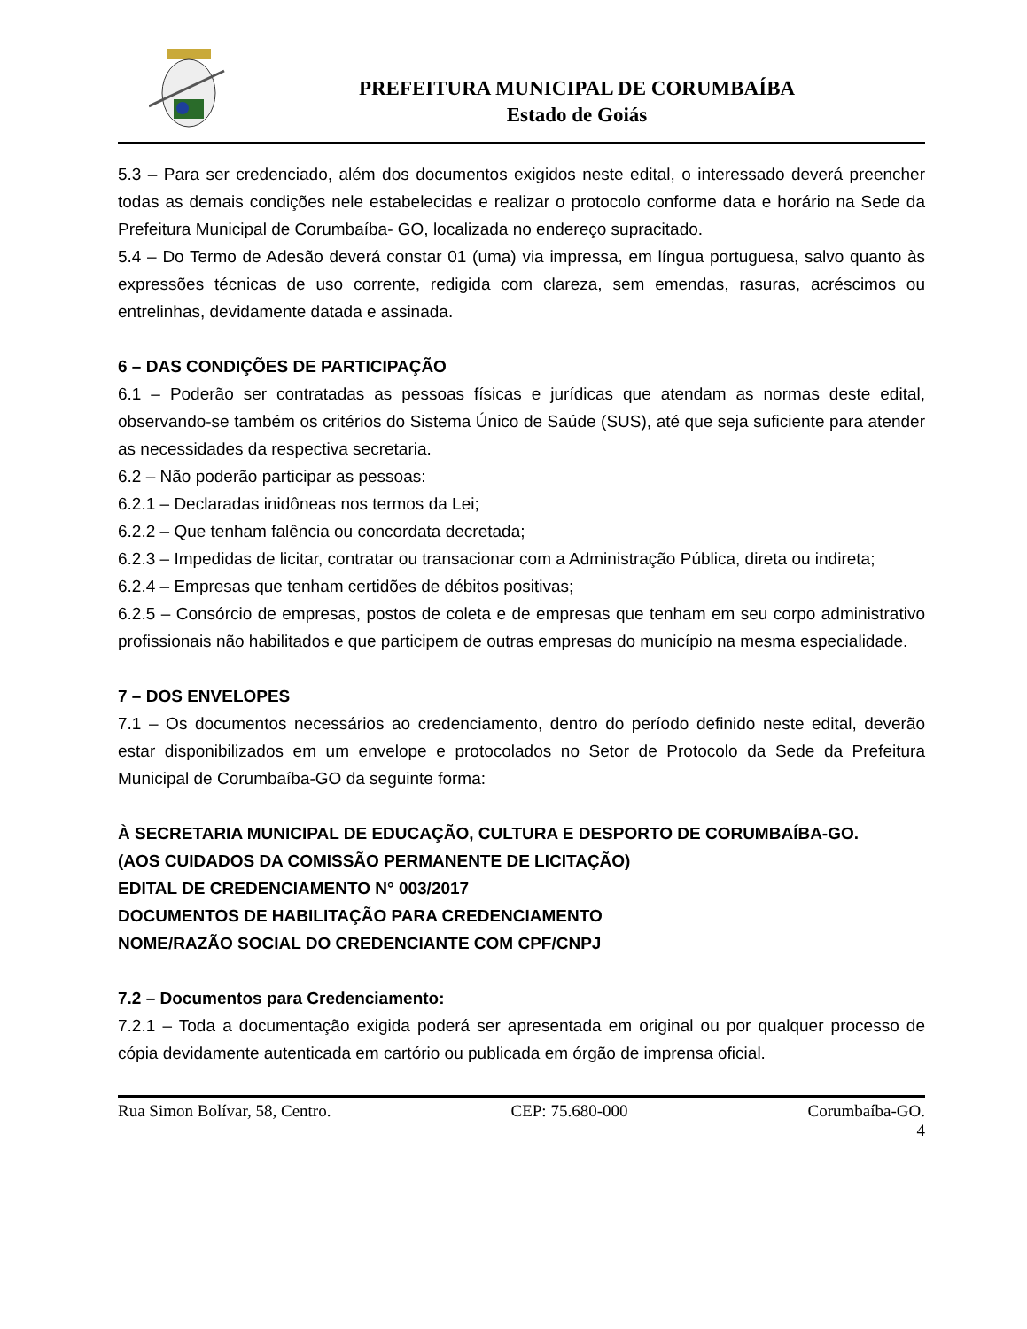PREFEITURA MUNICIPAL DE CORUMBAÍBA
Estado de Goiás
5.3 – Para ser credenciado, além dos documentos exigidos neste edital, o interessado deverá preencher todas as demais condições nele estabelecidas e realizar o protocolo conforme data e horário na Sede da Prefeitura Municipal de Corumbaíba- GO, localizada no endereço supracitado.
5.4 – Do Termo de Adesão deverá constar 01 (uma) via impressa, em língua portuguesa, salvo quanto às expressões técnicas de uso corrente, redigida com clareza, sem emendas, rasuras, acréscimos ou entrelinhas, devidamente datada e assinada.
6 – DAS CONDIÇÕES DE PARTICIPAÇÃO
6.1 – Poderão ser contratadas as pessoas físicas e jurídicas que atendam as normas deste edital, observando-se também os critérios do Sistema Único de Saúde (SUS), até que seja suficiente para atender as necessidades da respectiva secretaria.
6.2 – Não poderão participar as pessoas:
6.2.1 – Declaradas inidôneas nos termos da Lei;
6.2.2 – Que tenham falência ou concordata decretada;
6.2.3 – Impedidas de licitar, contratar ou transacionar com a Administração Pública, direta ou indireta;
6.2.4 – Empresas que tenham certidões de débitos positivas;
6.2.5 – Consórcio de empresas, postos de coleta e de empresas que tenham em seu corpo administrativo profissionais não habilitados e que participem de outras empresas do município na mesma especialidade.
7 – DOS ENVELOPES
7.1 – Os documentos necessários ao credenciamento, dentro do período definido neste edital, deverão estar disponibilizados em um envelope e protocolados no Setor de Protocolo da Sede da Prefeitura Municipal de Corumbaíba-GO da seguinte forma:
À SECRETARIA MUNICIPAL DE EDUCAÇÃO, CULTURA E DESPORTO DE CORUMBAÍBA-GO.
(AOS CUIDADOS DA COMISSÃO PERMANENTE DE LICITAÇÃO)
EDITAL DE CREDENCIAMENTO N° 003/2017
DOCUMENTOS DE HABILITAÇÃO PARA CREDENCIAMENTO
NOME/RAZÃO SOCIAL DO CREDENCIANTE COM CPF/CNPJ
7.2 – Documentos para Credenciamento:
7.2.1 – Toda a documentação exigida poderá ser apresentada em original ou por qualquer processo de cópia devidamente autenticada em cartório ou publicada em órgão de imprensa oficial.
Rua Simon Bolívar, 58, Centro. CEP: 75.680-000 Corumbaíba-GO.
4